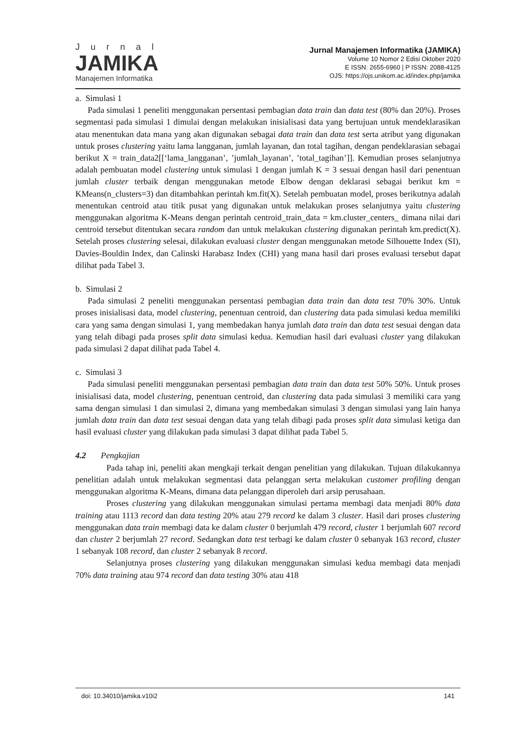Jurnal
JAMIKA
Manajemen Informatika
Jurnal Manajemen Informatika (JAMIKA)
Volume 10 Nomor 2 Edisi Oktober 2020
E ISSN: 2655-6960 | P ISSN: 2088-4125
OJS: https://ojs.unikom.ac.id/index.php/jamika
a. Simulasi 1
Pada simulasi 1 peneliti menggunakan persentasi pembagian data train dan data test (80% dan 20%). Proses segmentasi pada simulasi 1 dimulai dengan melakukan inisialisasi data yang bertujuan untuk mendeklarasikan atau menentukan data mana yang akan digunakan sebagai data train dan data test serta atribut yang digunakan untuk proses clustering yaitu lama langganan, jumlah layanan, dan total tagihan, dengan pendeklarasian sebagai berikut X = train_data2[[‘lama_langganan’, ’jumlah_layanan’, ’total_tagihan’]]. Kemudian proses selanjutnya adalah pembuatan model clustering untuk simulasi 1 dengan jumlah K = 3 sesuai dengan hasil dari penentuan jumlah cluster terbaik dengan menggunakan metode Elbow dengan deklarasi sebagai berikut km = KMeans(n_clusters=3) dan ditambahkan perintah km.fit(X). Setelah pembuatan model, proses berikutnya adalah menentukan centroid atau titik pusat yang digunakan untuk melakukan proses selanjutnya yaitu clustering menggunakan algoritma K-Means dengan perintah centroid_train_data = km.cluster_centers_ dimana nilai dari centroid tersebut ditentukan secara random dan untuk melakukan clustering digunakan perintah km.predict(X). Setelah proses clustering selesai, dilakukan evaluasi cluster dengan menggunakan metode Silhouette Index (SI), Davies-Bouldin Index, dan Calinski Harabasz Index (CHI) yang mana hasil dari proses evaluasi tersebut dapat dilihat pada Tabel 3.
b. Simulasi 2
Pada simulasi 2 peneliti menggunakan persentasi pembagian data train dan data test 70% 30%. Untuk proses inisialisasi data, model clustering, penentuan centroid, dan clustering data pada simulasi kedua memiliki cara yang sama dengan simulasi 1, yang membedakan hanya jumlah data train dan data test sesuai dengan data yang telah dibagi pada proses split data simulasi kedua. Kemudian hasil dari evaluasi cluster yang dilakukan pada simulasi 2 dapat dilihat pada Tabel 4.
c. Simulasi 3
Pada simulasi peneliti menggunakan persentasi pembagian data train dan data test 50% 50%. Untuk proses inisialisasi data, model clustering, penentuan centroid, dan clustering data pada simulasi 3 memiliki cara yang sama dengan simulasi 1 dan simulasi 2, dimana yang membedakan simulasi 3 dengan simulasi yang lain hanya jumlah data train dan data test sesuai dengan data yang telah dibagi pada proses split data simulasi ketiga dan hasil evaluasi cluster yang dilakukan pada simulasi 3 dapat dilihat pada Tabel 5.
4.2 Pengkajian
Pada tahap ini, peneliti akan mengkaji terkait dengan penelitian yang dilakukan. Tujuan dilakukannya penelitian adalah untuk melakukan segmentasi data pelanggan serta melakukan customer profiling dengan menggunakan algoritma K-Means, dimana data pelanggan diperoleh dari arsip perusahaan.
Proses clustering yang dilakukan menggunakan simulasi pertama membagi data menjadi 80% data training atau 1113 record dan data testing 20% atau 279 record ke dalam 3 cluster. Hasil dari proses clustering menggunakan data train membagi data ke dalam cluster 0 berjumlah 479 record, cluster 1 berjumlah 607 record dan cluster 2 berjumlah 27 record. Sedangkan data test terbagi ke dalam cluster 0 sebanyak 163 record, cluster 1 sebanyak 108 record, dan cluster 2 sebanyak 8 record.
Selanjutnya proses clustering yang dilakukan menggunakan simulasi kedua membagi data menjadi 70% data training atau 974 record dan data testing 30% atau 418
doi: 10.34010/jamika.v10i2 141